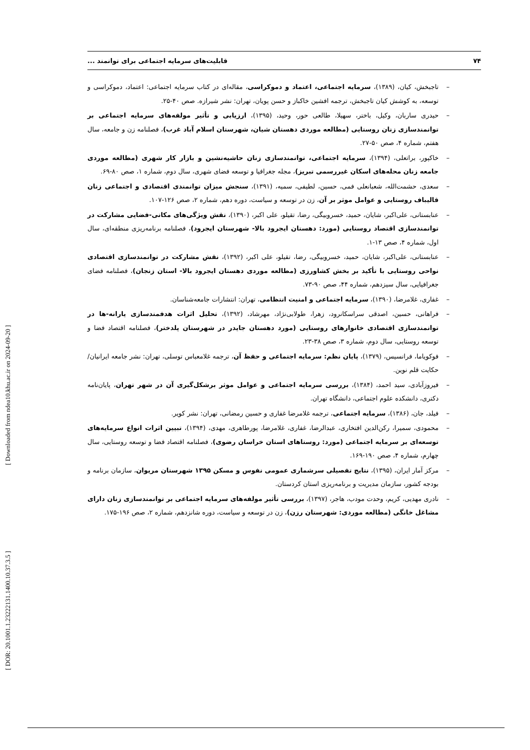۷۴ قابلیت‌های سرمایه اجتماعی برای توانمند ...
– تاجبخش، کیان، (۱۳۸۹)، سرمایه اجتماعی، اعتماد و دموکراسی، مقاله‌ای در کتاب سرمایه اجتماعی: اعتماد، دموکراسی و توسعه، به کوشش کیان تاجبخش، ترجمه افشین خاکباز و حسن پویان، تهران: نشر شیرازه. صص ۴۰-۲۵.
– حیدری ساربان، وکیل، باختر، سهیلا، طالعی حور، وحید، (۱۳۹۵)، ارزیابی و تأثیر مولفه‌های سرمایه اجتماعی بر توانمندسازی زنان روستایی (مطالعه موردی دهستان شیان، شهرستان اسلام آباد غرب)، فصلنامه زن و جامعه، سال هفتم، شماره ۴، صص ۵۰-۲۷.
– خاکپور، براتعلی، (۱۳۹۴)، سرمایه اجتماعی، توانمندسازی زنان حاشیه‌نشین و بازار کار شهری (مطالعه موردی جامعه زنان محله‌های اسکان غیررسمی تبریز)، مجله جغرافیا و توسعه فضای شهری، سال دوم، شماره ۱، صص ۸۰-۶۹.
– سعدی، حشمت‌الله، شعبانعلی فمی، حسین، لطیفی، سمیه، (۱۳۹۱)، سنجش میزان توانمندی اقتصادی و اجتماعی زنان قالیباف روستایی و عوامل موثر بر آن، زن در توسعه و سیاست، دوره دهم، شماره ۲، صص ۱۲۶-۱۰۷.
– عنابستانی، علی‌اکبر، شایان، حمید، خسروبیگی، رضا، تقیلو، علی اکبر، (۱۳۹۰)، نقش ویژگی‌های مکانی-فضایی مشارکت در توانمندسازی اقتصاد روستایی (مورد: دهستان ایجرود بالا- شهرستان ایجرود)، فصلنامه برنامه‌ریزی منطقه‌ای، سال اول، شماره ۴، صص ۱۳-۱.
– عنابستانی، علی‌اکبر، شایان، حمید، خسروبیگی، رضا، تقیلو، علی اکبر، (۱۳۹۲)، نقش مشارکت در توانمندسازی اقتصادی نواحی روستایی با تأکید بر بخش کشاورزی (مطالعه موردی دهستان ایجرود بالا- استان زنجان)، فصلنامه فضای جغرافیایی، سال سیزدهم، شماره ۴۴، صص ۹۰-۷۳.
– غفاری، غلامرضا، (۱۳۹۰)، سرمایه اجتماعی و امنیت انتظامی، تهران: انتشارات جامعه‌شناسان.
– فراهانی، حسین، اصدقی سراسکانرود، زهرا، طولابی‌نژاد، مهرشاد، (۱۳۹۲)، تحلیل اثرات هدفمندسازی یارانه-ها در توانمندسازی اقتصادی خانوارهای روستایی (مورد دهستان جایدر در شهرستان پلدختر)، فصلنامه اقتصاد فضا و توسعه روستایی، سال دوم، شماره ۳، صص ۳۸-۲۳.
– فوکویاما، فرانسیس، (۱۳۷۹)، پایان نظم: سرمایه اجتماعی و حفظ آن، ترجمه غلامعباس توسلی، تهران: نشر جامعه ایرانیان/ حکایت قلم نوین.
– فیروزآبادی، سید احمد، (۱۳۸۴)، بررسی سرمایه اجتماعی و عوامل موثر برشکل‌گیری آن در شهر تهران، پایان‌نامه دکتری، دانشکده علوم اجتماعی، دانشگاه تهران.
– فیلد، جان، (۱۳۸۶)، سرمایه اجتماعی، ترجمه غلامرضا غفاری و حسین رمضانی، تهران: نشر کویر.
– محمودی، سمیرا، رکن‌الدین افتخاری، عبدالرضا، غفاری، غلامرضا، پورطاهری، مهدی، (۱۳۹۴)، تبیین اثرات انواع سرمایه‌های توسعه‌ای بر سرمایه اجتماعی (مورد: روستاهای استان خراسان رضوی)، فصلنامه اقتصاد فضا و توسعه روستایی، سال چهارم، شماره ۴، صص ۱۹۰-۱۶۹.
– مرکز آمار ایران، (۱۳۹۵)، نتایج تفصیلی سرشماری عمومی نفوس و مسکن ۱۳۹۵ شهرستان مریوان، سازمان برنامه و بودجه کشور، سازمان مدیریت و برنامه‌ریزی استان کردستان.
– نادری مهدیی، کریم، وحدت مودب، هاجر، (۱۳۹۷)، بررسی تأثیر مولفه‌های سرمایه اجتماعی بر توانمندسازی زنان دارای مشاغل خانگی (مطالعه موردی: شهرستان رزن)، زن در توسعه و سیاست، دوره شانزدهم، شماره ۲، صص ۱۹۶-۱۷۵.
[ DOR: 20.1001.1.23222131.1400.10.37.3.5 ]
[ Downloaded from ndea10.khu.ac.ir on 2024-09-20 ]